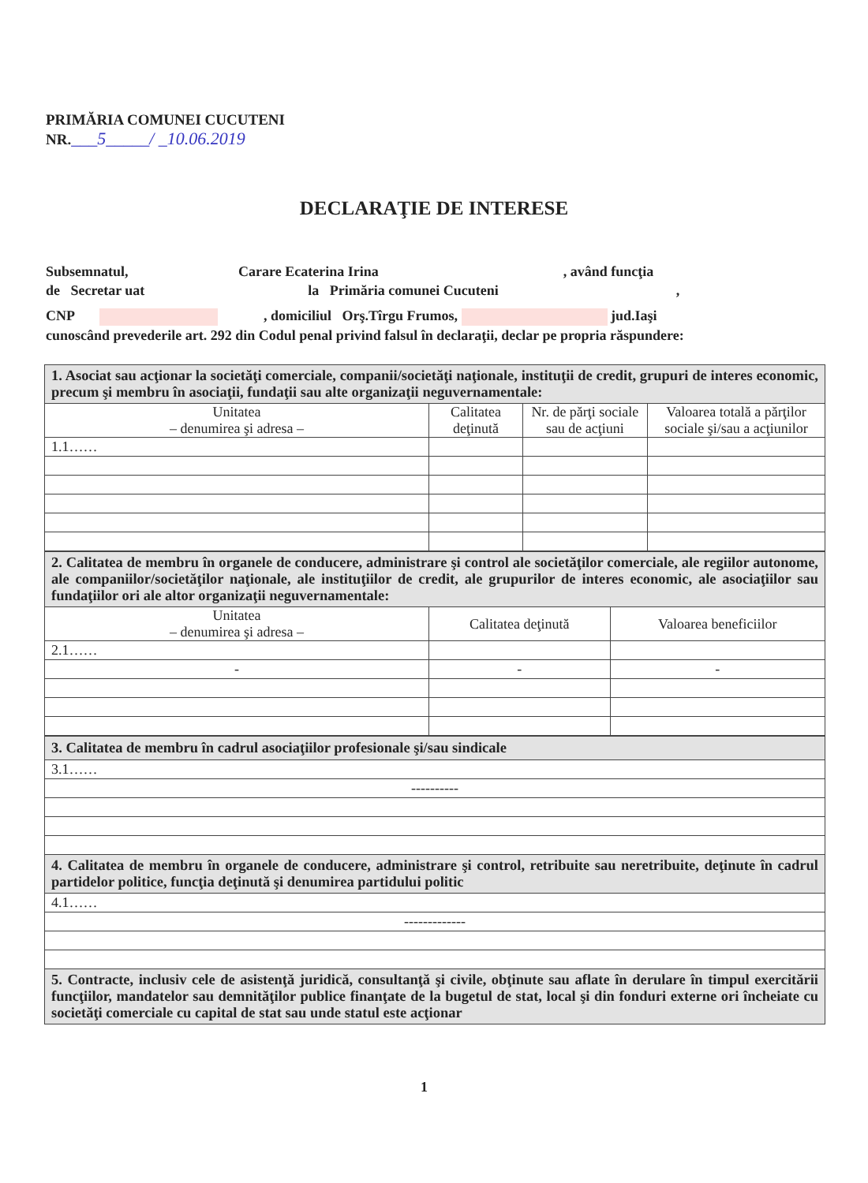PRIMĂRIA COMUNEI CUCUTENI
NR.___5_____/ _10.06.2019
DECLARAŢIE DE INTERESE
Subsemnatul, Carare Ecaterina Irina , având funcţia
de Secretar uat la Primăria comunei Cucuteni ,
CNP , domiciliul Orş.Tîrgu Frumos, jud.Iaşi
cunoscând prevederile art. 292 din Codul penal privind falsul în declaraţii, declar pe propria răspundere:
| 1. Asociat sau acţionar la societăţi comerciale, companii/societăţi naţionale, instituţii de credit, grupuri de interes economic, precum şi membru în asociaţii, fundaţii sau alte organizaţii neguvernamentale: | | | |
| Unitatea – denumirea şi adresa – | Calitatea deţinută | Nr. de părţi sociale sau de acţiuni | Valoarea totală a părţilor sociale şi/sau a acţiunilor |
| 1.1…… | | | |
| 2. Calitatea de membru în organele de conducere, administrare şi control ale societăţilor comerciale, ale regiilor autonome, ale companiilor/societăţilor naţionale, ale instituţiilor de credit, ale grupurilor de interes economic, ale asociaţiilor sau fundaţiilor ori ale altor organizaţii neguvernamentale: | | |
| Unitatea – denumirea şi adresa – | Calitatea deţinută | Valoarea beneficiilor |
| 2.1…… | | |
| - | - | - |
| 3. Calitatea de membru în cadrul asociaţiilor profesionale şi/sau sindicale |
| 3.1…… |
| ---------- |
| 4. Calitatea de membru în organele de conducere, administrare şi control, retribuite sau neretribuite, deţinute în cadrul partidelor politice, funcţia deţinută şi denumirea partidului politic |
| 4.1…… |
| ------------- |
| 5. Contracte, inclusiv cele de asistenţă juridică, consultanţă şi civile, obţinute sau aflate în derulare în timpul exercitării funcţiilor, mandatelor sau demnităţilor publice finanţate de la bugetul de stat, local şi din fonduri externe ori încheiate cu societăţi comerciale cu capital de stat sau unde statul este acţionar |
1